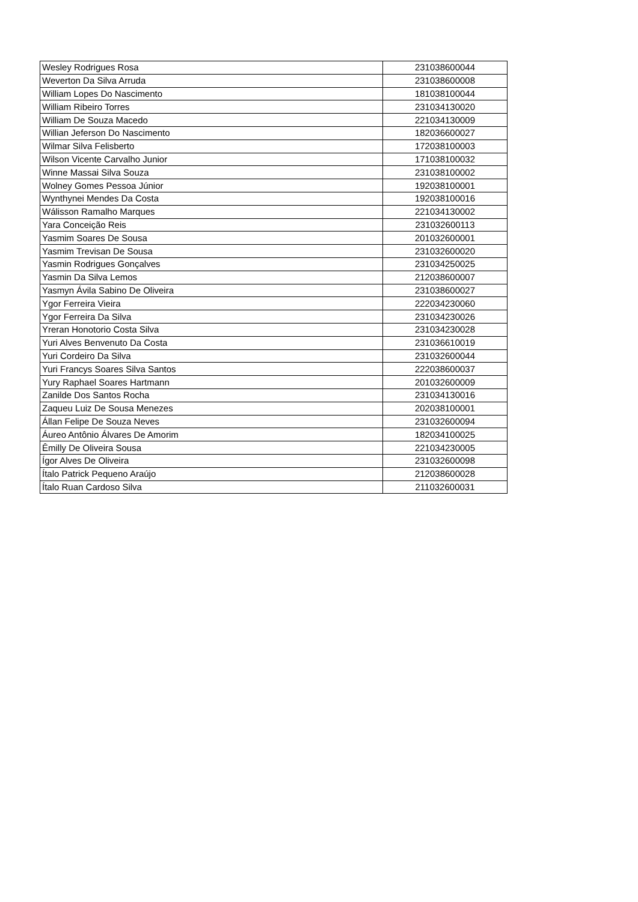| Wesley Rodrigues Rosa | 231038600044 |
| Weverton Da Silva Arruda | 231038600008 |
| William Lopes Do Nascimento | 181038100044 |
| William Ribeiro Torres | 231034130020 |
| William De Souza Macedo | 221034130009 |
| Willian Jeferson Do Nascimento | 182036600027 |
| Wilmar Silva Felisberto | 172038100003 |
| Wilson Vicente Carvalho Junior | 171038100032 |
| Winne Massai Silva Souza | 231038100002 |
| Wolney Gomes Pessoa Júnior | 192038100001 |
| Wynthynei Mendes Da Costa | 192038100016 |
| Wálisson Ramalho Marques | 221034130002 |
| Yara Conceição Reis | 231032600113 |
| Yasmim Soares De Sousa | 201032600001 |
| Yasmim Trevisan De Sousa | 231032600020 |
| Yasmin Rodrigues Gonçalves | 231034250025 |
| Yasmin Da Silva Lemos | 212038600007 |
| Yasmyn Ávila Sabino De Oliveira | 231038600027 |
| Ygor Ferreira Vieira | 222034230060 |
| Ygor Ferreira Da Silva | 231034230026 |
| Yreran Honotorio Costa Silva | 231034230028 |
| Yuri Alves Benvenuto Da Costa | 231036610019 |
| Yuri Cordeiro Da Silva | 231032600044 |
| Yuri Francys Soares Silva Santos | 222038600037 |
| Yury Raphael Soares Hartmann | 201032600009 |
| Zanilde Dos Santos Rocha | 231034130016 |
| Zaqueu Luiz De Sousa Menezes | 202038100001 |
| Állan Felipe De Souza Neves | 231032600094 |
| Áureo Antônio Álvares De Amorim | 182034100025 |
| Êmilly De Oliveira Sousa | 221034230005 |
| Ígor Alves De Oliveira | 231032600098 |
| Ítalo Patrick Pequeno Araújo | 212038600028 |
| Ítalo Ruan Cardoso Silva | 211032600031 |